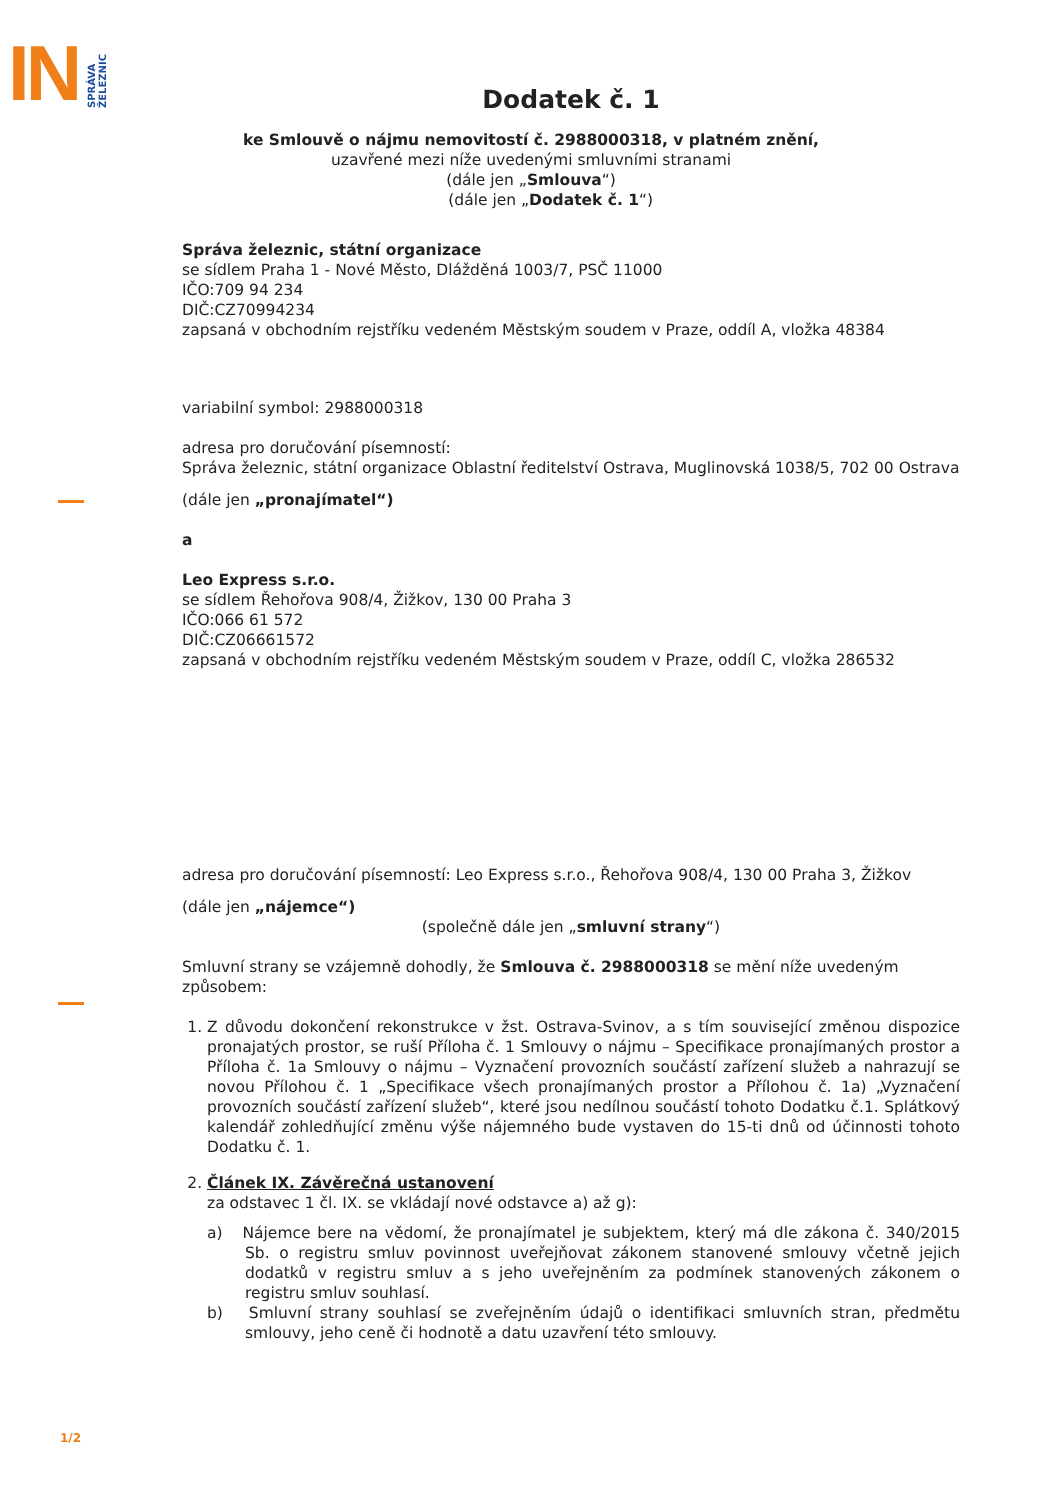IN SPRÁVA
ŽELEZNIC
Dodatek č. 1
ke Smlouvě o nájmu nemovitostí č. 2988000318, v platném znění,
uzavřené mezi níže uvedenými smluvními stranami
(dále jen „Smlouva“)
(dále jen „Dodatek č. 1“)
Správa železnic, státní organizace
se sídlem Praha 1 - Nové Město, Dlážděná 1003/7, PSČ 11000
IČO:709 94 234
DIČ:CZ70994234
zapsaná v obchodním rejstříku vedeném Městským soudem v Praze, oddíl A, vložka 48384
variabilní symbol: 2988000318
adresa pro doručování písemností:
Správa železnic, státní organizace Oblastní ředitelství Ostrava, Muglinovská 1038/5, 702 00 Ostrava
(dále jen „pronajímatel“)
a
Leo Express s.r.o.
se sídlem Řehořova 908/4, Žižkov, 130 00 Praha 3
IČO:066 61 572
DIČ:CZ06661572
zapsaná v obchodním rejstříku vedeném Městským soudem v Praze, oddíl C, vložka 286532
adresa pro doručování písemností: Leo Express s.r.o., Řehořova 908/4, 130 00 Praha 3, Žižkov
(dále jen „nájemce“)
(společně dále jen „smluvní strany“)
Smluvní strany se vzájemně dohodly, že Smlouva č. 2988000318 se mění níže uvedeným způsobem:
1. Z důvodu dokončení rekonstrukce v žst. Ostrava-Svinov, a s tím související změnou dispozice pronajatých prostor, se ruší Příloha č. 1 Smlouvy o nájmu – Specifikace pronajímaných prostor a Příloha č. 1a Smlouvy o nájmu – Vyznačení provozních součástí zařízení služeb a nahrazují se novou Přílohou č. 1 „Specifikace všech pronajímaných prostor a Přílohou č. 1a) „Vyznačení provozních součástí zařízení služeb“, které jsou nedílnou součástí tohoto Dodatku č.1. Splátkový kalendář zohledňující změnu výše nájemného bude vystaven do 15-ti dnů od účinnosti tohoto Dodatku č. 1.
2. Článek IX. Závěrečná ustanovení
za odstavec 1 čl. IX. se vkládají nové odstavce a) až g):
a) Nájemce bere na vědomí, že pronajímatel je subjektem, který má dle zákona č. 340/2015 Sb. o registru smluv povinnost uveřejňovat zákonem stanovené smlouvy včetně jejich dodatků v registru smluv a s jeho uveřejněním za podmínek stanovených zákonem o registru smluv souhlasí.
b) Smluvní strany souhlasí se zveřejněním údajů o identifikaci smluvních stran, předmětu smlouvy, jeho ceně či hodnotě a datu uzavření této smlouvy.
1/2